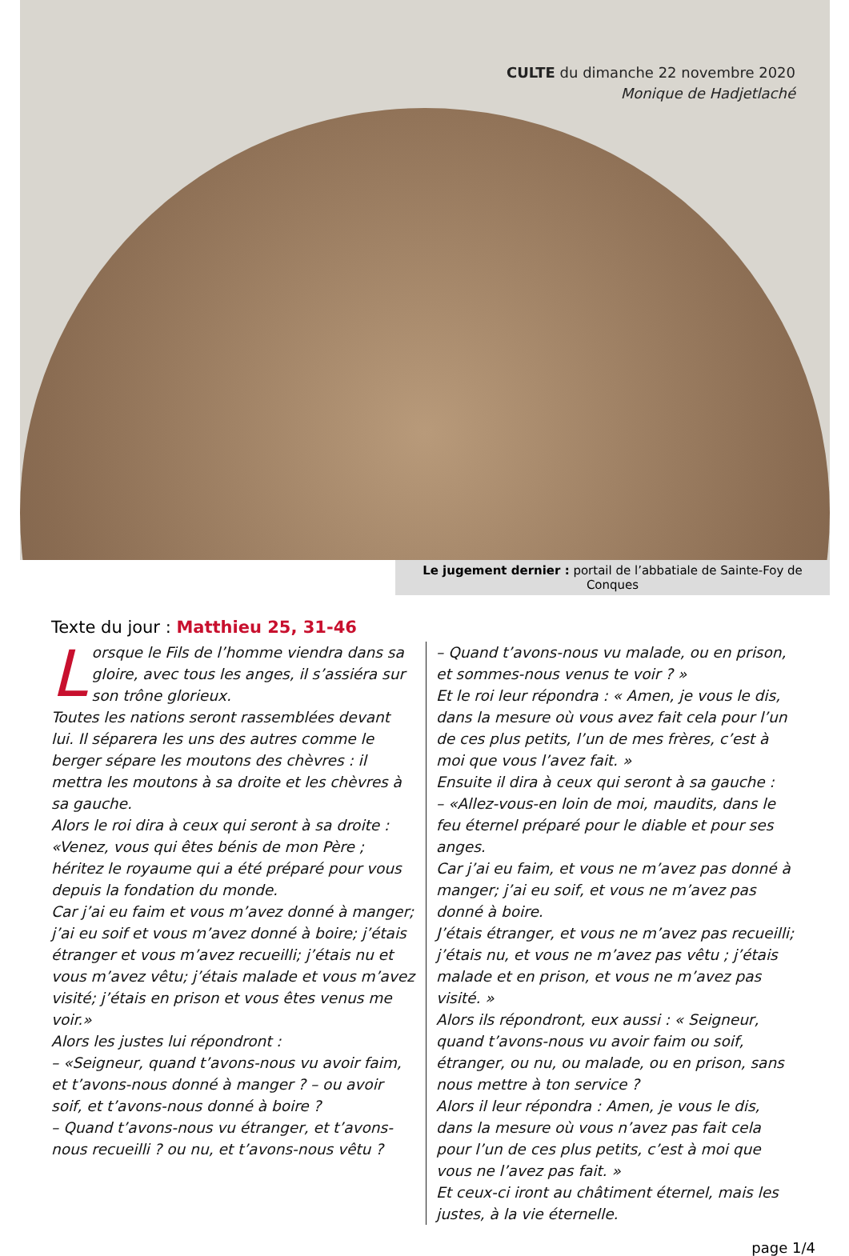CULTE du dimanche 22 novembre 2020
Monique de Hadjetlaché
Le jugement dernier : portail de l’abbatiale de Sainte-Foy de Conques
Texte du jour : Matthieu 25, 31-46
Lorsque le Fils de l’homme viendra dans sa gloire, avec tous les anges, il s’assiéra sur son trône glorieux.
Toutes les nations seront rassemblées devant lui. Il séparera les uns des autres comme le berger sépare les moutons des chèvres : il mettra les moutons à sa droite et les chèvres à sa gauche.
Alors le roi dira à ceux qui seront à sa droite :
«Venez, vous qui êtes bénis de mon Père ; héritez le royaume qui a été préparé pour vous depuis la fondation du monde.
Car j’ai eu faim et vous m’avez donné à manger; j’ai eu soif et vous m’avez donné à boire; j’étais étranger et vous m’avez recueilli; j’étais nu et vous m’avez vêtu; j’étais malade et vous m’avez visité; j’étais en prison et vous êtes venus me voir.»
Alors les justes lui répondront :
– «Seigneur, quand t’avons-nous vu avoir faim, et t’avons-nous donné à manger ? – ou avoir soif, et t’avons-nous donné à boire ?
– Quand t’avons-nous vu étranger, et t’avons-nous recueilli ? ou nu, et t’avons-nous vêtu ?
– Quand t’avons-nous vu malade, ou en prison, et sommes-nous venus te voir ? »
Et le roi leur répondra : « Amen, je vous le dis, dans la mesure où vous avez fait cela pour l’un de ces plus petits, l’un de mes frères, c’est à moi que vous l’avez fait. »
Ensuite il dira à ceux qui seront à sa gauche :
– «Allez-vous-en loin de moi, maudits, dans le feu éternel préparé pour le diable et pour ses anges.
Car j’ai eu faim, et vous ne m’avez pas donné à manger; j’ai eu soif, et vous ne m’avez pas donné à boire.
J’étais étranger, et vous ne m’avez pas recueilli; j’étais nu, et vous ne m’avez pas vêtu ; j’étais malade et en prison, et vous ne m’avez pas visité. »
Alors ils répondront, eux aussi : « Seigneur, quand t’avons-nous vu avoir faim ou soif, étranger, ou nu, ou malade, ou en prison, sans nous mettre à ton service ?
Alors il leur répondra : Amen, je vous le dis, dans la mesure où vous n’avez pas fait cela pour l’un de ces plus petits, c’est à moi que vous ne l’avez pas fait. »
Et ceux-ci iront au châtiment éternel, mais les justes, à la vie éternelle.
page 1/4